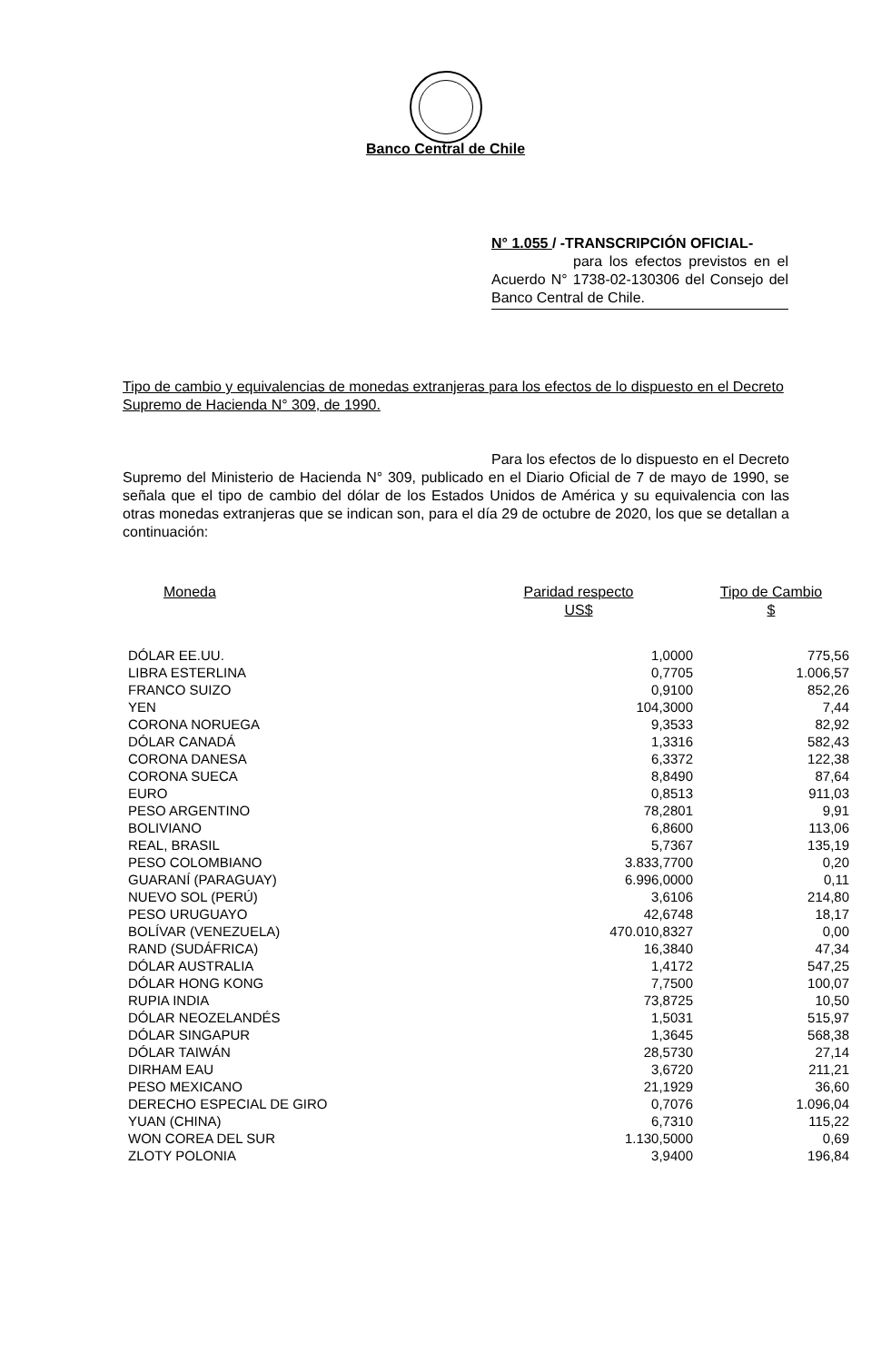Banco Central de Chile
N° 1.055 / -TRANSCRIPCIÓN OFICIAL-
para los efectos previstos en el Acuerdo N° 1738-02-130306 del Consejo del Banco Central de Chile.
Tipo de cambio y equivalencias de monedas extranjeras para los efectos de lo dispuesto en el Decreto Supremo de Hacienda N° 309, de 1990.
Para los efectos de lo dispuesto en el Decreto Supremo del Ministerio de Hacienda N° 309, publicado en el Diario Oficial de 7 de mayo de 1990, se señala que el tipo de cambio del dólar de los Estados Unidos de América y su equivalencia con las otras monedas extranjeras que se indican son, para el día 29 de octubre de 2020, los que se detallan a continuación:
| Moneda | Paridad respecto US$ | Tipo de Cambio $ |
| --- | --- | --- |
| DÓLAR EE.UU. | 1,0000 | 775,56 |
| LIBRA ESTERLINA | 0,7705 | 1.006,57 |
| FRANCO SUIZO | 0,9100 | 852,26 |
| YEN | 104,3000 | 7,44 |
| CORONA NORUEGA | 9,3533 | 82,92 |
| DÓLAR CANADÁ | 1,3316 | 582,43 |
| CORONA DANESA | 6,3372 | 122,38 |
| CORONA SUECA | 8,8490 | 87,64 |
| EURO | 0,8513 | 911,03 |
| PESO ARGENTINO | 78,2801 | 9,91 |
| BOLIVIANO | 6,8600 | 113,06 |
| REAL, BRASIL | 5,7367 | 135,19 |
| PESO COLOMBIANO | 3.833,7700 | 0,20 |
| GUARANÍ (PARAGUAY) | 6.996,0000 | 0,11 |
| NUEVO SOL (PERÚ) | 3,6106 | 214,80 |
| PESO URUGUAYO | 42,6748 | 18,17 |
| BOLÍVAR (VENEZUELA) | 470.010,8327 | 0,00 |
| RAND (SUDÁFRICA) | 16,3840 | 47,34 |
| DÓLAR AUSTRALIA | 1,4172 | 547,25 |
| DÓLAR HONG KONG | 7,7500 | 100,07 |
| RUPIA INDIA | 73,8725 | 10,50 |
| DÓLAR NEOZELANDÉS | 1,5031 | 515,97 |
| DÓLAR SINGAPUR | 1,3645 | 568,38 |
| DÓLAR TAIWÁN | 28,5730 | 27,14 |
| DIRHAM EAU | 3,6720 | 211,21 |
| PESO MEXICANO | 21,1929 | 36,60 |
| DERECHO ESPECIAL DE GIRO | 0,7076 | 1.096,04 |
| YUAN (CHINA) | 6,7310 | 115,22 |
| WON COREA DEL SUR | 1.130,5000 | 0,69 |
| ZLOTY POLONIA | 3,9400 | 196,84 |